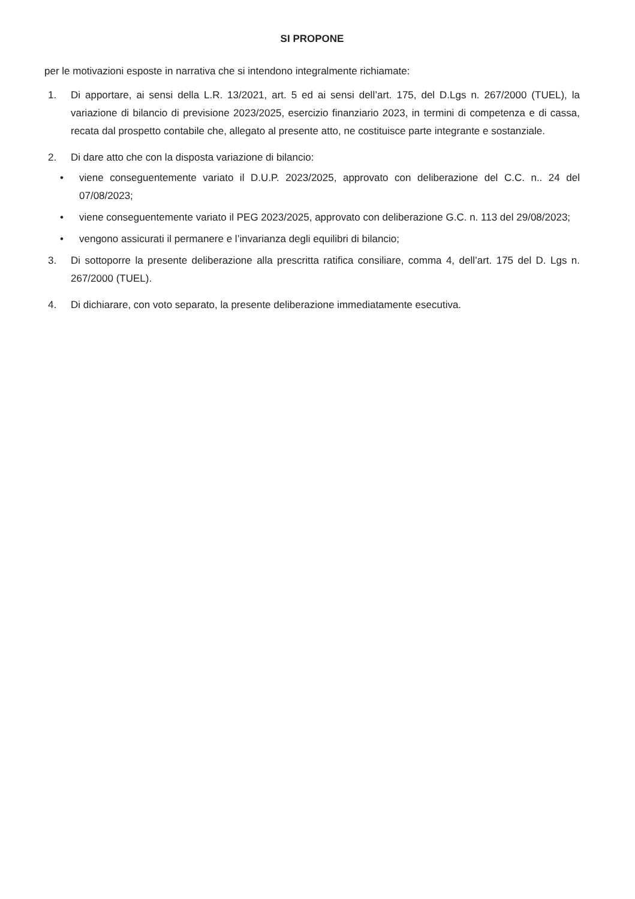SI PROPONE
per le motivazioni esposte in narrativa che si intendono integralmente richiamate:
1. Di apportare, ai sensi della L.R. 13/2021, art. 5 ed ai sensi dell’art. 175, del D.Lgs n. 267/2000 (TUEL), la variazione di bilancio di previsione 2023/2025, esercizio finanziario 2023, in termini di competenza e di cassa, recata dal prospetto contabile che, allegato al presente atto, ne costituisce parte integrante e sostanziale.
2. Di dare atto che con la disposta variazione di bilancio:
• viene conseguentemente variato il D.U.P. 2023/2025, approvato con deliberazione del C.C. n.. 24 del 07/08/2023;
• viene conseguentemente variato il PEG 2023/2025, approvato con deliberazione G.C. n. 113 del 29/08/2023;
• vengono assicurati il permanere e l’invarianza degli equilibri di bilancio;
3. Di sottoporre la presente deliberazione alla prescritta ratifica consiliare, comma 4, dell’art. 175 del D. Lgs n. 267/2000 (TUEL).
4. Di dichiarare, con voto separato, la presente deliberazione immediatamente esecutiva.